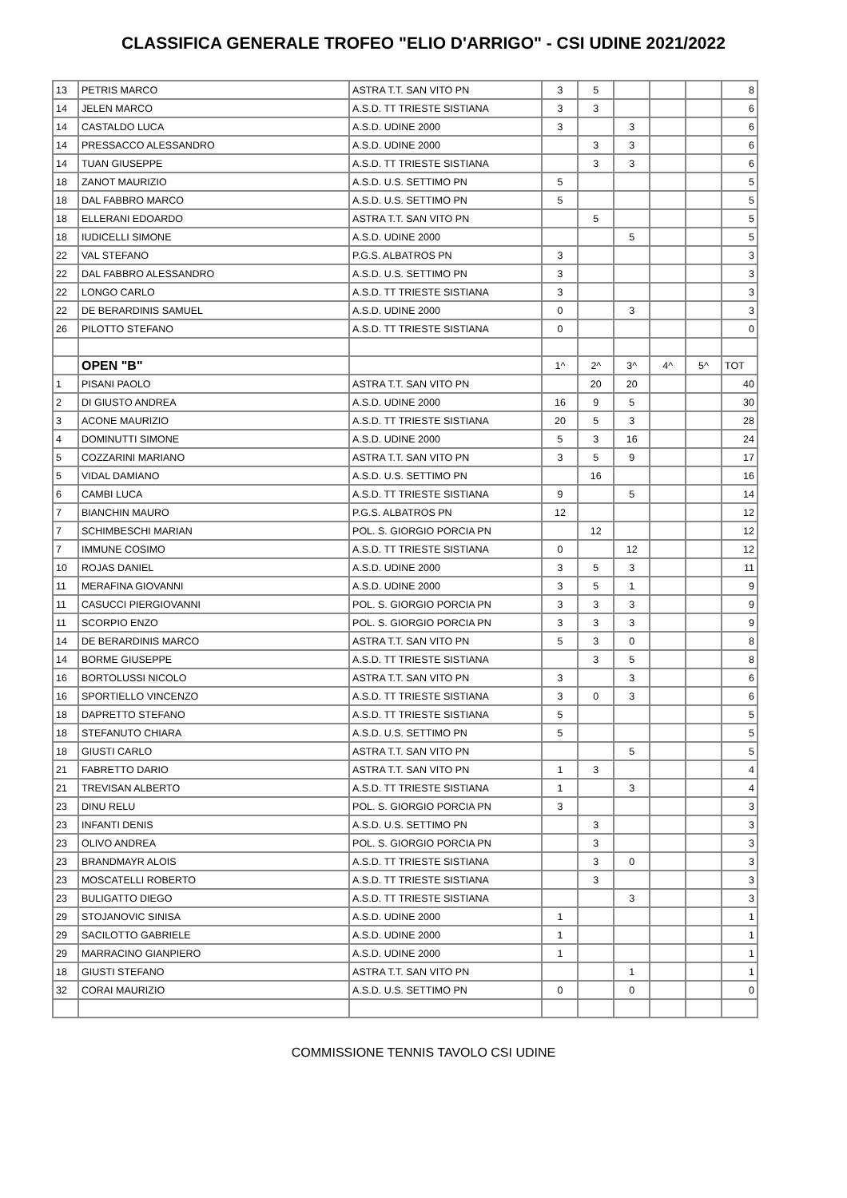CLASSIFICA GENERALE TROFEO "ELIO D'ARRIGO" - CSI UDINE 2021/2022
| 13 | PETRIS MARCO | ASTRA T.T. SAN VITO PN | 3 | 5 | | | | 8 |
| 14 | JELEN MARCO | A.S.D. TT TRIESTE SISTIANA | 3 | 3 | | | | 6 |
| 14 | CASTALDO LUCA | A.S.D. UDINE 2000 | 3 | | 3 | | | 6 |
| 14 | PRESSACCO ALESSANDRO | A.S.D. UDINE 2000 | | 3 | 3 | | | 6 |
| 14 | TUAN GIUSEPPE | A.S.D. TT TRIESTE SISTIANA | | 3 | 3 | | | 6 |
| 18 | ZANOT MAURIZIO | A.S.D. U.S. SETTIMO PN | 5 | | | | | 5 |
| 18 | DAL FABBRO MARCO | A.S.D. U.S. SETTIMO PN | 5 | | | | | 5 |
| 18 | ELLERANI EDOARDO | ASTRA T.T. SAN VITO PN | | 5 | | | | 5 |
| 18 | IUDICELLI SIMONE | A.S.D. UDINE 2000 | | | 5 | | | 5 |
| 22 | VAL STEFANO | P.G.S. ALBATROS PN | 3 | | | | | 3 |
| 22 | DAL FABBRO ALESSANDRO | A.S.D. U.S. SETTIMO PN | 3 | | | | | 3 |
| 22 | LONGO CARLO | A.S.D. TT TRIESTE SISTIANA | 3 | | | | | 3 |
| 22 | DE BERARDINIS SAMUEL | A.S.D. UDINE 2000 | 0 | | 3 | | | 3 |
| 26 | PILOTTO STEFANO | A.S.D. TT TRIESTE SISTIANA | 0 | | | | | 0 |
| | OPEN "B" | | 1^ | 2^ | 3^ | 4^ | 5^ | TOT |
| 1 | PISANI PAOLO | ASTRA T.T. SAN VITO PN | | 20 | 20 | | | 40 |
| 2 | DI GIUSTO ANDREA | A.S.D. UDINE 2000 | 16 | 9 | 5 | | | 30 |
| 3 | ACONE MAURIZIO | A.S.D. TT TRIESTE SISTIANA | 20 | 5 | 3 | | | 28 |
| 4 | DOMINUTTI SIMONE | A.S.D. UDINE 2000 | 5 | 3 | 16 | | | 24 |
| 5 | COZZARINI MARIANO | ASTRA T.T. SAN VITO PN | 3 | 5 | 9 | | | 17 |
| 5 | VIDAL DAMIANO | A.S.D. U.S. SETTIMO PN | | 16 | | | | 16 |
| 6 | CAMBI LUCA | A.S.D. TT TRIESTE SISTIANA | 9 | | 5 | | | 14 |
| 7 | BIANCHIN MAURO | P.G.S. ALBATROS PN | 12 | | | | | 12 |
| 7 | SCHIMBESCHI MARIAN | POL. S. GIORGIO PORCIA PN | | 12 | | | | 12 |
| 7 | IMMUNE COSIMO | A.S.D. TT TRIESTE SISTIANA | 0 | | 12 | | | 12 |
| 10 | ROJAS DANIEL | A.S.D. UDINE 2000 | 3 | 5 | 3 | | | 11 |
| 11 | MERAFINA GIOVANNI | A.S.D. UDINE 2000 | 3 | 5 | 1 | | | 9 |
| 11 | CASUCCI PIERGIOVANNI | POL. S. GIORGIO PORCIA PN | 3 | 3 | 3 | | | 9 |
| 11 | SCORPIO ENZO | POL. S. GIORGIO PORCIA PN | 3 | 3 | 3 | | | 9 |
| 14 | DE BERARDINIS MARCO | ASTRA T.T. SAN VITO PN | 5 | 3 | 0 | | | 8 |
| 14 | BORME GIUSEPPE | A.S.D. TT TRIESTE SISTIANA | | 3 | 5 | | | 8 |
| 16 | BORTOLUSSI NICOLO | ASTRA T.T. SAN VITO PN | 3 | | 3 | | | 6 |
| 16 | SPORTIELLO VINCENZO | A.S.D. TT TRIESTE SISTIANA | 3 | 0 | 3 | | | 6 |
| 18 | DAPRETTO STEFANO | A.S.D. TT TRIESTE SISTIANA | 5 | | | | | 5 |
| 18 | STEFANUTO CHIARA | A.S.D. U.S. SETTIMO PN | 5 | | | | | 5 |
| 18 | GIUSTI CARLO | ASTRA T.T. SAN VITO PN | | | 5 | | | 5 |
| 21 | FABRETTO DARIO | ASTRA T.T. SAN VITO PN | 1 | 3 | | | | 4 |
| 21 | TREVISAN ALBERTO | A.S.D. TT TRIESTE SISTIANA | 1 | | 3 | | | 4 |
| 23 | DINU RELU | POL. S. GIORGIO PORCIA PN | 3 | | | | | 3 |
| 23 | INFANTI DENIS | A.S.D. U.S. SETTIMO PN | | 3 | | | | 3 |
| 23 | OLIVO ANDREA | POL. S. GIORGIO PORCIA PN | | 3 | | | | 3 |
| 23 | BRANDMAYR ALOIS | A.S.D. TT TRIESTE SISTIANA | | 3 | 0 | | | 3 |
| 23 | MOSCATELLI ROBERTO | A.S.D. TT TRIESTE SISTIANA | | 3 | | | | 3 |
| 23 | BULIGATTO DIEGO | A.S.D. TT TRIESTE SISTIANA | | | 3 | | | 3 |
| 29 | STOJANOVIC SINISA | A.S.D. UDINE 2000 | 1 | | | | | 1 |
| 29 | SACILOTTO GABRIELE | A.S.D. UDINE 2000 | 1 | | | | | 1 |
| 29 | MARRACINO GIANPIERO | A.S.D. UDINE 2000 | 1 | | | | | 1 |
| 18 | GIUSTI STEFANO | ASTRA T.T. SAN VITO PN | | | 1 | | | 1 |
| 32 | CORAI MAURIZIO | A.S.D. U.S. SETTIMO PN | 0 | | 0 | | | 0 |
COMMISSIONE TENNIS TAVOLO CSI UDINE